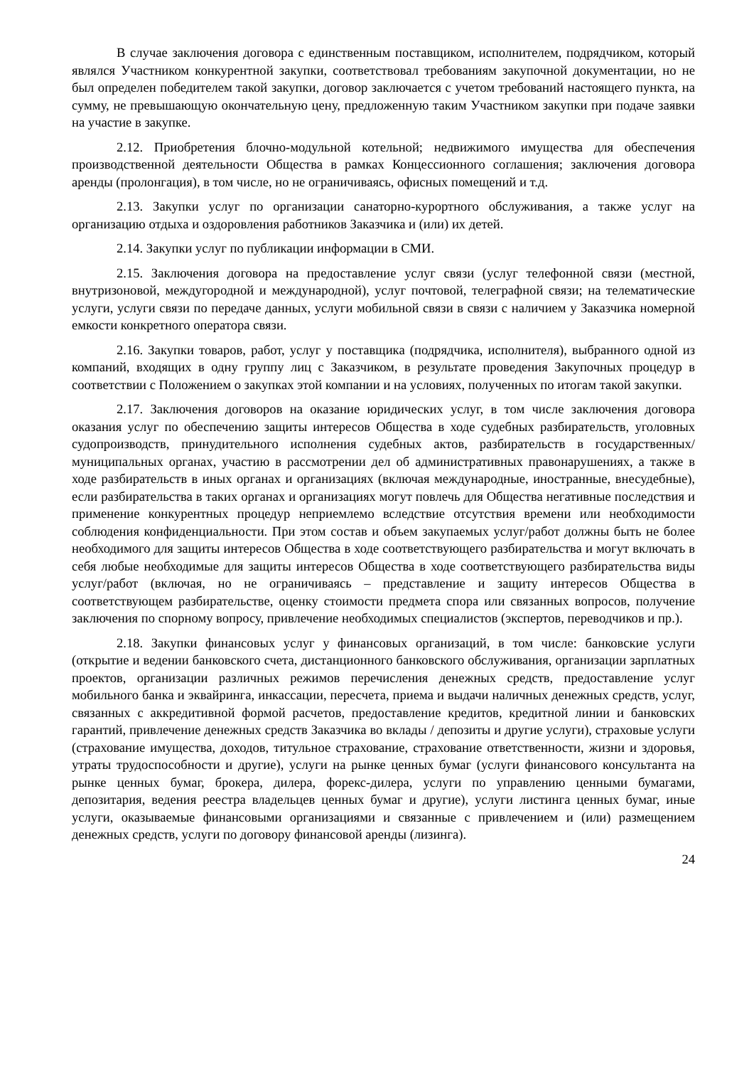В случае заключения договора с единственным поставщиком, исполнителем, подрядчиком, который являлся Участником конкурентной закупки, соответствовал требованиям закупочной документации, но не был определен победителем такой закупки, договор заключается с учетом требований настоящего пункта, на сумму, не превышающую окончательную цену, предложенную таким Участником закупки при подаче заявки на участие в закупке.
2.12. Приобретения блочно-модульной котельной; недвижимого имущества для обеспечения производственной деятельности Общества в рамках Концессионного соглашения; заключения договора аренды (пролонгация), в том числе, но не ограничиваясь, офисных помещений и т.д.
2.13. Закупки услуг по организации санаторно-курортного обслуживания, а также услуг на организацию отдыха и оздоровления работников Заказчика и (или) их детей.
2.14. Закупки услуг по публикации информации в СМИ.
2.15. Заключения договора на предоставление услуг связи (услуг телефонной связи (местной, внутризоновой, междугородной и международной), услуг почтовой, телеграфной связи; на телематические услуги, услуги связи по передаче данных, услуги мобильной связи в связи с наличием у Заказчика номерной емкости конкретного оператора связи.
2.16. Закупки товаров, работ, услуг у поставщика (подрядчика, исполнителя), выбранного одной из компаний, входящих в одну группу лиц с Заказчиком, в результате проведения Закупочных процедур в соответствии с Положением о закупках этой компании и на условиях, полученных по итогам такой закупки.
2.17. Заключения договоров на оказание юридических услуг, в том числе заключения договора оказания услуг по обеспечению защиты интересов Общества в ходе судебных разбирательств, уголовных судопроизводств, принудительного исполнения судебных актов, разбирательств в государственных/муниципальных органах, участию в рассмотрении дел об административных правонарушениях, а также в ходе разбирательств в иных органах и организациях (включая международные, иностранные, внесудебные), если разбирательства в таких органах и организациях могут повлечь для Общества негативные последствия и применение конкурентных процедур неприемлемо вследствие отсутствия времени или необходимости соблюдения конфиденциальности. При этом состав и объем закупаемых услуг/работ должны быть не более необходимого для защиты интересов Общества в ходе соответствующего разбирательства и могут включать в себя любые необходимые для защиты интересов Общества в ходе соответствующего разбирательства виды услуг/работ (включая, но не ограничиваясь – представление и защиту интересов Общества в соответствующем разбирательстве, оценку стоимости предмета спора или связанных вопросов, получение заключения по спорному вопросу, привлечение необходимых специалистов (экспертов, переводчиков и пр.).
2.18. Закупки финансовых услуг у финансовых организаций, в том числе: банковские услуги (открытие и ведении банковского счета, дистанционного банковского обслуживания, организации зарплатных проектов, организации различных режимов перечисления денежных средств, предоставление услуг мобильного банка и эквайринга, инкассации, пересчета, приема и выдачи наличных денежных средств, услуг, связанных с аккредитивной формой расчетов, предоставление кредитов, кредитной линии и банковских гарантий, привлечение денежных средств Заказчика во вклады / депозиты и другие услуги), страховые услуги (страхование имущества, доходов, титульное страхование, страхование ответственности, жизни и здоровья, утраты трудоспособности и другие), услуги на рынке ценных бумаг (услуги финансового консультанта на рынке ценных бумаг, брокера, дилера, форекс-дилера, услуги по управлению ценными бумагами, депозитария, ведения реестра владельцев ценных бумаг и другие), услуги листинга ценных бумаг, иные услуги, оказываемые финансовыми организациями и связанные с привлечением и (или) размещением денежных средств, услуги по договору финансовой аренды (лизинга).
24